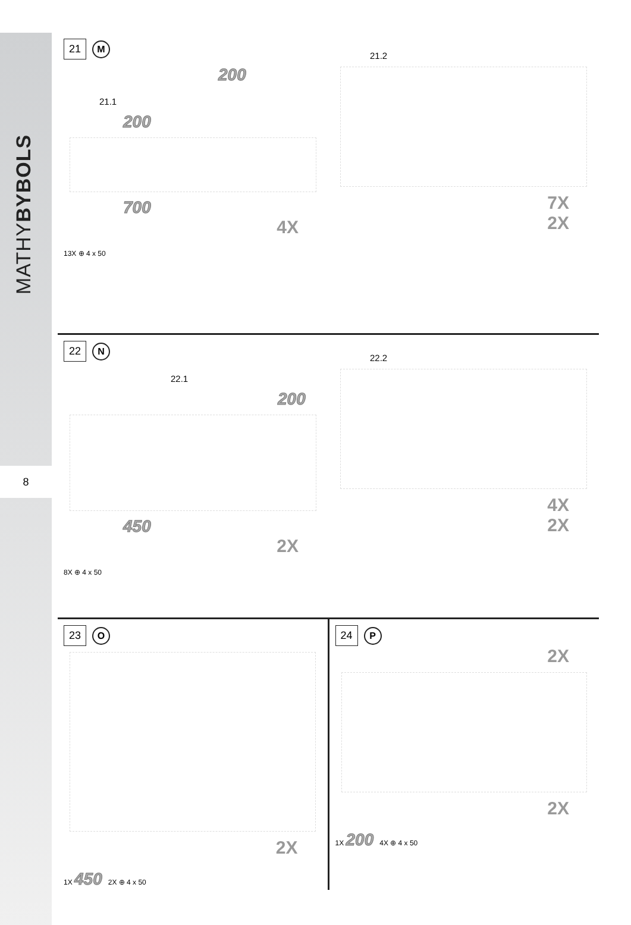MATHYBYBOLS
8
21 M
200
21.1
200
700
4X
13X ⊕ 4 x 50
21.2
7X
2X
22 N
22.1
200
450
2X
8X ⊕ 4 x 50
22.2
4X
2X
23 O
2X
1X 450 2X ⊕ 4 x 50
24 P
2X
2X
1X 200 4X ⊕ 4 x 50